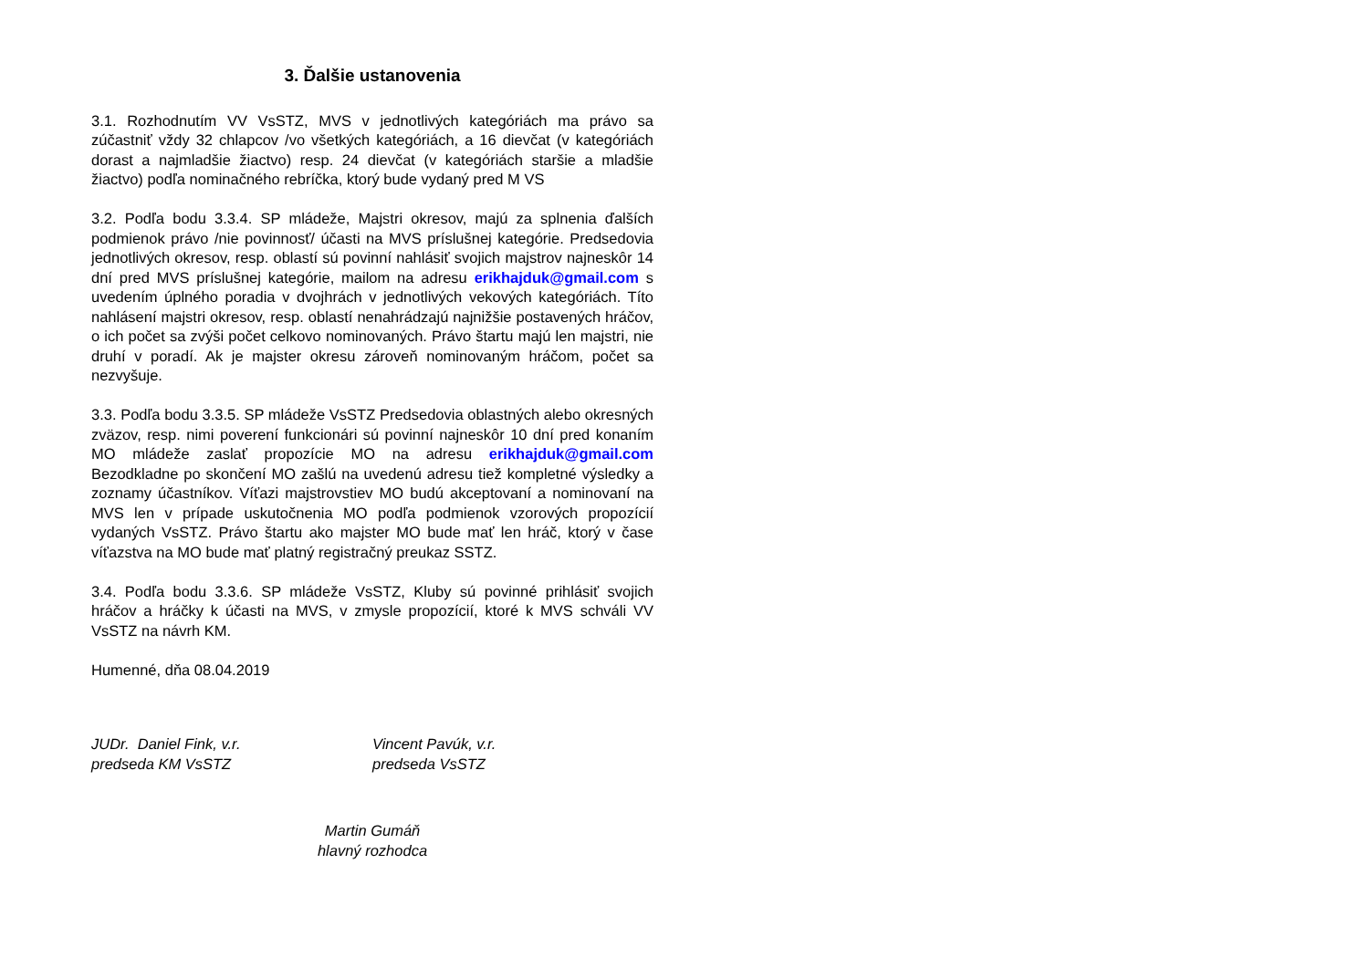3. Ďalšie ustanovenia
3.1. Rozhodnutím VV VsSTZ, MVS v jednotlivých kategóriách ma právo sa zúčastniť vždy 32 chlapcov /vo všetkých kategóriách, a 16 dievčat (v kategóriách dorast a najmladšie žiactvo) resp. 24 dievčat (v kategóriách staršie a mladšie žiactvo) podľa nominačného rebríčka, ktorý bude vydaný pred M VS
3.2. Podľa bodu 3.3.4. SP mládeže, Majstri okresov, majú za splnenia ďalších podmienok právo /nie povinnosť/ účasti na MVS príslušnej kategórie. Predsedovia jednotlivých okresov, resp. oblastí sú povinní nahlásiť svojich majstrov najneskôr 14 dní pred MVS príslušnej kategórie, mailom na adresu erikhajduk@gmail.com s uvedením úplného poradia v dvojhrách v jednotlivých vekových kategóriách. Títo nahlásení majstri okresov, resp. oblastí nenahrádzajú najnižšie postavených hráčov, o ich počet sa zvýši počet celkovo nominovaných. Právo štartu majú len majstri, nie druhí v poradí. Ak je majster okresu zároveň nominovaným hráčom, počet sa nezvyšuje.
3.3. Podľa bodu 3.3.5. SP mládeže VsSTZ Predsedovia oblastných alebo okresných zväzov, resp. nimi poverení funkcionári sú povinní najneskôr 10 dní pred konaním MO mládeže zaslať propozície MO na adresu erikhajduk@gmail.com Bezodkladne po skončení MO zašlú na uvedenú adresu tiež kompletné výsledky a zoznamy účastníkov. Víťazi majstrovstiev MO budú akceptovaní a nominovaní na MVS len v prípade uskutočnenia MO podľa podmienok vzorových propozícií vydaných VsSTZ. Právo štartu ako majster MO bude mať len hráč, ktorý v čase víťazstva na MO bude mať platný registračný preukaz SSTZ.
3.4. Podľa bodu 3.3.6. SP mládeže VsSTZ, Kluby sú povinné prihlásiť svojich hráčov a hráčky k účasti na MVS, v zmysle propozícií, ktoré k MVS schváli VV VsSTZ na návrh KM.
Humenné, dňa 08.04.2019
JUDr. Daniel Fink, v.r.
predseda KM VsSTZ
Vincent Pavúk, v.r.
predseda VsSTZ
Martin Gumáň
hlavný rozhodca